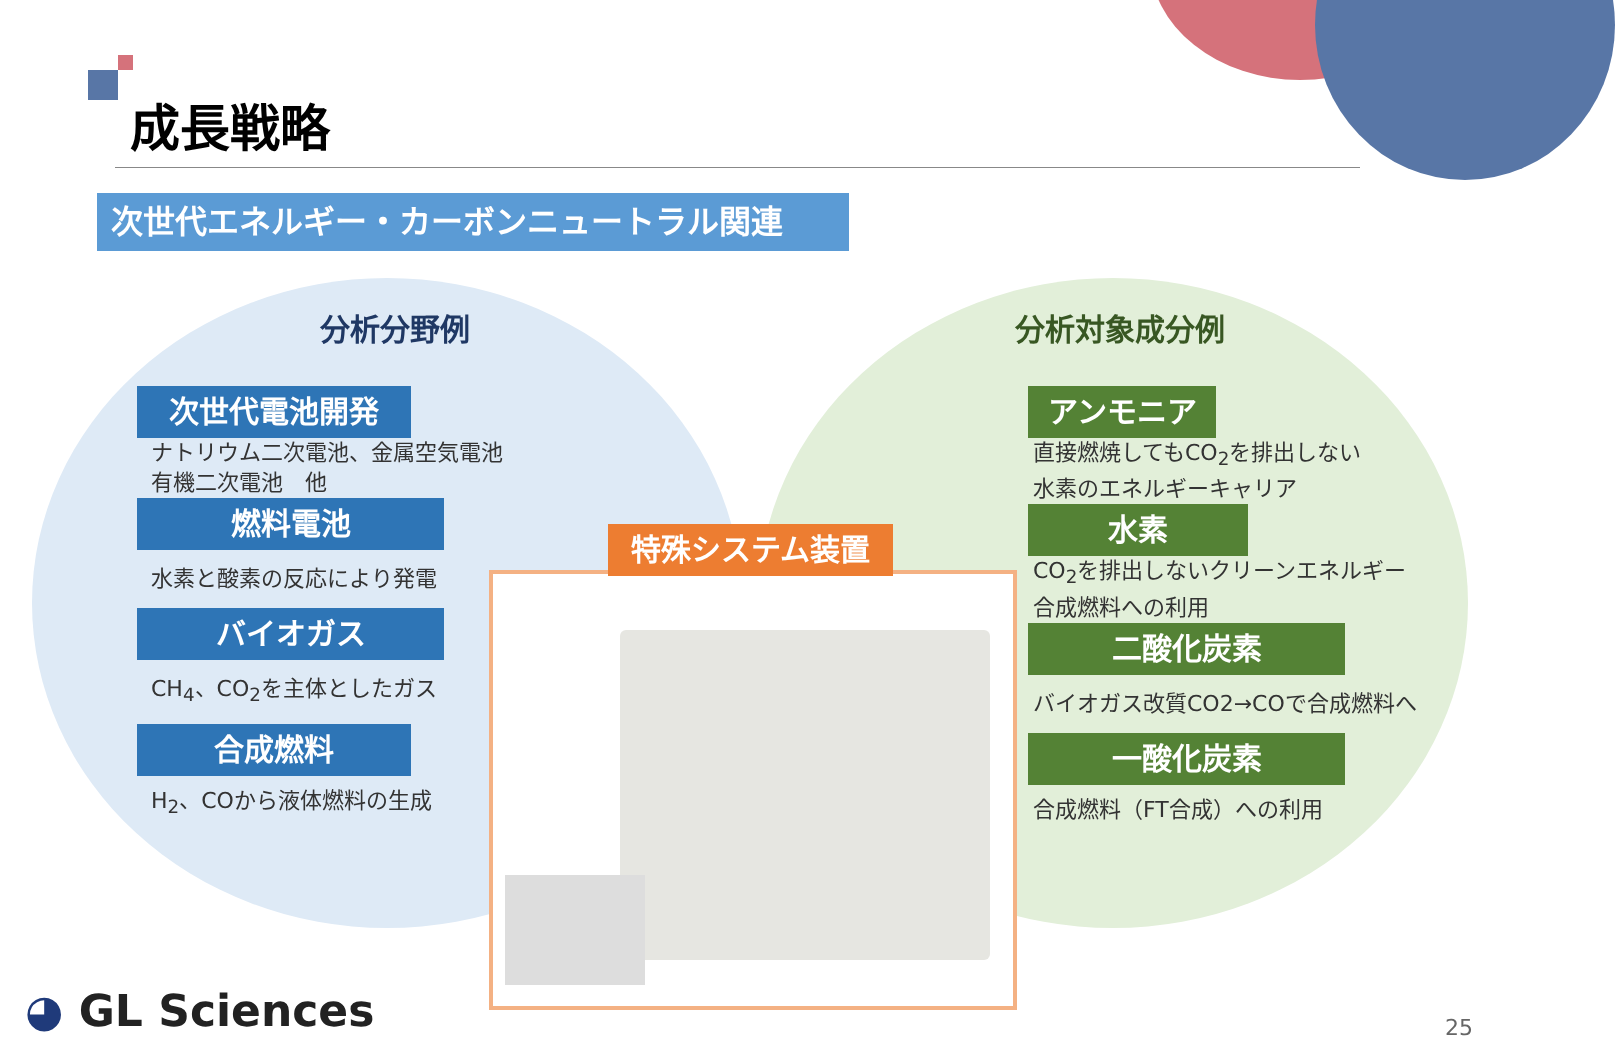成長戦略
次世代エネルギー・カーボンニュートラル関連
分析分野例 分析対象成分例
次世代電池開発
ナトリウム二次電池、金属空気電池
有機二次電池　他
燃料電池
水素と酸素の反応により発電
バイオガス
CH<sub>4</sub>、CO<sub>2</sub>を主体としたガス
合成燃料
H<sub>2</sub>、COから液体燃料の生成
アンモニア
直接燃焼してもCO<sub>2</sub>を排出しない
水素のエネルギーキャリア
水素
CO<sub>2</sub>を排出しないクリーンエネルギー
合成燃料への利用
二酸化炭素
バイオガス改質CO2→COで合成燃料へ
一酸化炭素
合成燃料（FT合成）への利用
特殊システム装置
◕ GL Sciences 25